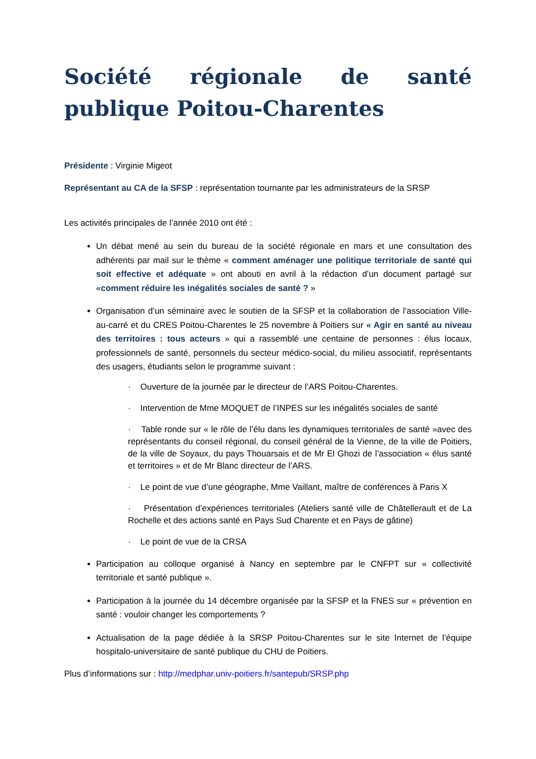Société régionale de santé publique Poitou-Charentes
Présidente : Virginie Migeot
Représentant au CA de la SFSP : représentation tournante par les administrateurs de la SRSP
Les activités principales de l’année 2010 ont été :
Un débat mené au sein du bureau de la société régionale en mars et une consultation des adhérents par mail sur le thème « comment aménager une politique territoriale de santé qui soit effective et adéquate » ont abouti en avril à la rédaction d’un document partagé sur «comment réduire les inégalités sociales de santé ? »
Organisation d’un séminaire avec le soutien de la SFSP et la collaboration de l’association Ville-au-carré et du CRES Poitou-Charentes le 25 novembre à Poitiers sur « Agir en santé au niveau des territoires : tous acteurs » qui a rassemblé une centaine de personnes : élus locaux, professionnels de santé, personnels du secteur médico-social, du milieu associatif, représentants des usagers, étudiants selon le programme suivant :
· Ouverture de la journée par le directeur de l’ARS Poitou-Charentes.
· Intervention de Mme MOQUET de l’INPES sur les inégalités sociales de santé
· Table ronde sur « le rôle de l’élu dans les dynamiques territoriales de santé »avec des représentants du conseil régional, du conseil général de la Vienne, de la ville de Poitiers, de la ville de Soyaux, du pays Thouarsais et de Mr El Ghozi de l’association « élus santé et territoires » et de Mr Blanc directeur de l’ARS.
· Le point de vue d’une géographe, Mme Vaillant, maître de conférences à Paris X
· Présentation d’expériences territoriales (Ateliers santé ville de Châtellerault et de La Rochelle et des actions santé en Pays Sud Charente et en Pays de gâtine)
· Le point de vue de la CRSA
Participation au colloque organisé à Nancy en septembre par le CNFPT sur « collectivité territoriale et santé publique ».
Participation à la journée du 14 décembre organisée par la SFSP et la FNES sur « prévention en santé : vouloir changer les comportements ?
Actualisation de la page dédiée à la SRSP Poitou-Charentes sur le site Internet de l’équipe hospitalo-universitaire de santé publique du CHU de Poitiers.
Plus d’informations sur : http://medphar.univ-poitiers.fr/santepub/SRSP.php